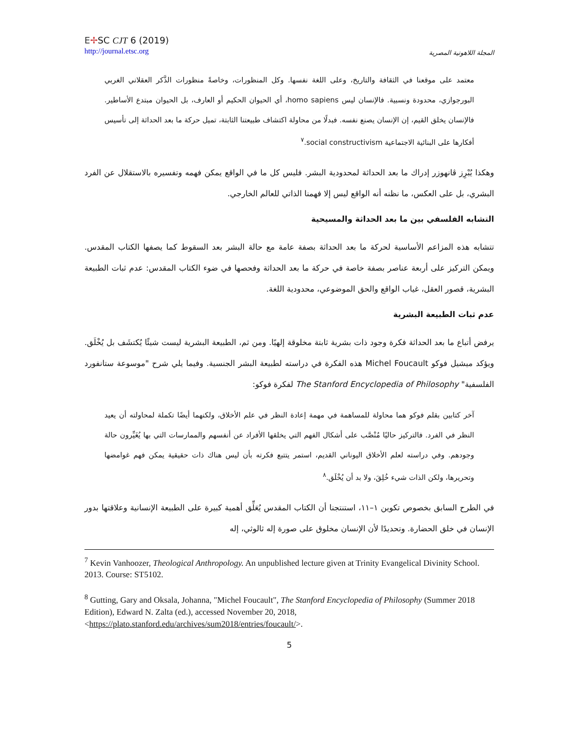E✢SC CJT 6 (2019)
http://journal.etsc.org
المجلة اللاهوتية المصرية
معتمد على موقعنا في الثقافة والتاريخ، وعلى اللغة نفسها. وكل المنظورات، وخاصةً منظورات الذَّكر العقلاني الغربي البورجوازي، محدودة ونسبية. فالإنسان ليس homo sapiens، أي الحيوان الحكيم أو العارف، بل الحيوان مبتدع الأساطير. فالإنسان يخلق القيم، إن الإنسان يصنع نفسه. فبدلًا من محاولة اكتشاف طبيعتنا الثابتة، تميل حركة ما بعد الحداثة إلى تأسيس أفكارها على البنائية الاجتماعية social constructivism.<sup>٧</sup>
وهكذا يُبْرِز ڤانهوزر إدراك ما بعد الحداثة لمحدودية البشر. فليس كل ما في الواقع يمكن فهمه وتفسيره بالاستقلال عن الفرد البشري، بل على العكس، ما نظنه أنه الواقع ليس إلا فهمنا الذاتي للعالم الخارجي.
التشابه الفلسفي بين ما بعد الحداثة والمسيحية
تتشابه هذه المزاعم الأساسية لحركة ما بعد الحداثة بصفة عامة مع حالة البشر بعد السقوط كما يصفها الكتاب المقدس. ويمكن التركيز على أربعة عناصر بصفة خاصة في حركة ما بعد الحداثة وفحصها في ضوء الكتاب المقدس: عدم ثبات الطبيعة البشرية، قصور العقل، غياب الواقع والحق الموضوعي، محدودية اللغة.
عدم ثبات الطبيعة البشرية
يرفض أتباع ما بعد الحداثة فكرة وجود ذات بشرية ثابتة مخلوقة إلهيًا. ومن ثم، الطبيعة البشرية ليست شيئًا يُكتشَف بل يُخْلَق. ويؤكد ميشيل فوكو Michel Foucault هذه الفكرة في دراسته لطبيعة البشر الجنسية. وفيما يلي شرح "موسوعة ستانفورد الفلسفية" The Stanford Encyclopedia of Philosophy لفكرة فوكو:
آخر كتابين بقلم فوكو هما محاولة للمساهمة في مهمة إعادة النظر في علم الأخلاق، ولكنهما أيضًا تكملة لمحاولته أن يعيد النظر في الفرد. فالتركيز حاليًا مُنْصَّب على أشكال الفهم التي يخلقها الأفراد عن أنفسهم والممارسات التي بها يُغَيِّرون حالة وجودهم. وفي دراسته لعلم الأخلاق اليوناني القديم، استمر يتتبع فكرته بأن ليس هناك ذات حقيقية يمكن فهم غوامضها وتحريرها، ولكن الذات شيء خُلِقَ، ولا بد أن يُخْلَق.<sup>٨</sup>
في الطرح السابق بخصوص تكوين ١–١١، استنتجنا أن الكتاب المقدس يُعَلِّق أهمية كبيرة على الطبيعة الإنسانية وعلاقتها بدور الإنسان في خلق الحضارة. وتحديدًا لأن الإنسان مخلوق على صورة إله ثالوثي، إله
<sup>7</sup> Kevin Vanhoozer, Theological Anthropology. An unpublished lecture given at Trinity Evangelical Divinity School. 2013. Course: ST5102.
<sup>8</sup> Gutting, Gary and Oksala, Johanna, "Michel Foucault", The Stanford Encyclopedia of Philosophy (Summer 2018 Edition), Edward N. Zalta (ed.), accessed November 20, 2018, <https://plato.stanford.edu/archives/sum2018/entries/foucault/>.
5